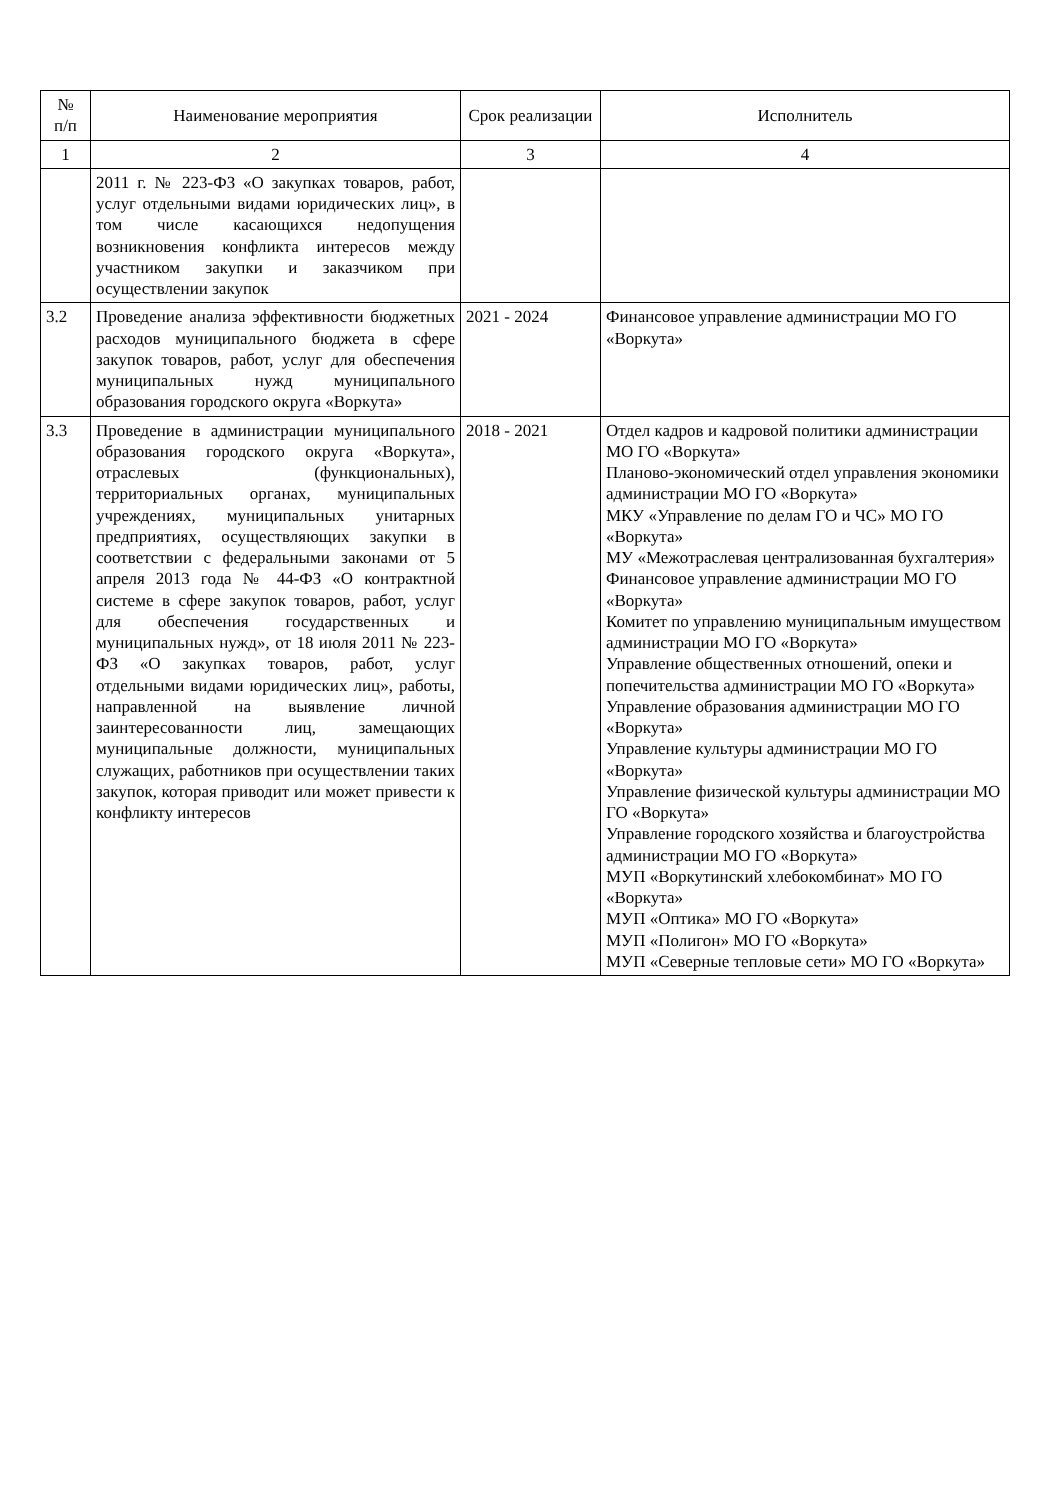| № п/п | Наименование мероприятия | Срок реализации | Исполнитель |
| --- | --- | --- | --- |
| 1 | 2 | 3 | 4 |
| | 2011 г. № 223-ФЗ «О закупках товаров, работ, услуг отдельными видами юридических лиц», в том числе касающихся недопущения возникновения конфликта интересов между участником закупки и заказчиком при осуществлении закупок | | |
| 3.2 | Проведение анализа эффективности бюджетных расходов муниципального бюджета в сфере закупок товаров, работ, услуг для обеспечения муниципальных нужд муниципального образования городского округа «Воркута» | 2021 - 2024 | Финансовое управление администрации МО ГО «Воркута» |
| 3.3 | Проведение в администрации муниципального образования городского округа «Воркута», отраслевых (функциональных), территориальных органах, муниципальных учреждениях, муниципальных унитарных предприятиях, осуществляющих закупки в соответствии с федеральными законами от 5 апреля 2013 года № 44-ФЗ «О контрактной системе в сфере закупок товаров, работ, услуг для обеспечения государственных и муниципальных нужд», от 18 июля 2011 № 223-ФЗ «О закупках товаров, работ, услуг отдельными видами юридических лиц», работы, направленной на выявление личной заинтересованности лиц, замещающих муниципальные должности, муниципальных служащих, работников при осуществлении таких закупок, которая приводит или может привести к конфликту интересов | 2018 - 2021 | Отдел кадров и кадровой политики администрации МО ГО «Воркута» Планово-экономический отдел управления экономики администрации МО ГО «Воркута» МКУ «Управление по делам ГО и ЧС» МО ГО «Воркута» МУ «Межотраслевая централизованная бухгалтерия» Финансовое управление администрации МО ГО «Воркута» Комитет по управлению муниципальным имуществом администрации МО ГО «Воркута» Управление общественных отношений, опеки и попечительства администрации МО ГО «Воркута» Управление образования администрации МО ГО «Воркута» Управление культуры администрации МО ГО «Воркута» Управление физической культуры администрации МО ГО «Воркута» Управление городского хозяйства и благоустройства администрации МО ГО «Воркута» МУП «Воркутинский хлебокомбинат» МО ГО «Воркута» МУП «Оптика» МО ГО «Воркута» МУП «Полигон» МО ГО «Воркута» МУП «Северные тепловые сети» МО ГО «Воркута» |